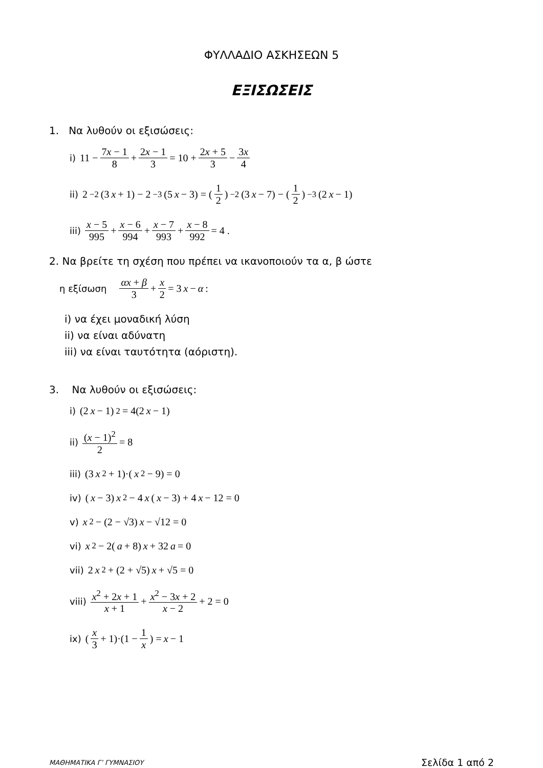ΦΥΛΛΑΔΙΟ ΑΣΚΗΣΕΩΝ 5
ΕΞΙΣΩΣΕΙΣ
1. Να λυθούν οι εξισώσεις:
i) 11 − 7x − 1 8 + 2x − 1 3 = 10 + 2x + 5 3 − 3x 4
ii) 2<sup>−2</sup>(3 x + 1) − 2<sup>−3</sup>(5 x − 3) = (1 2)<sup>−2</sup>(3 x − 7) − (1 2)<sup>−3</sup>(2 x − 1)
iii) x − 5 995 + x − 6 994 + x − 7 993 + x − 8 992 = 4 .
2. Να βρείτε τη σχέση που πρέπει να ικανοποιούν τα α, β ώστε
η εξίσωση αx + β 3 + x 2 = 3 x − α :
i) να έχει μοναδική λύση
ii) να είναι αδύνατη
iii) να είναι ταυτότητα (αόριστη).
3. Να λυθούν οι εξισώσεις:
i) (2 x − 1)<sup>2</sup> = 4(2 x − 1)
ii) (x − 1)<sup>2</sup> 2 = 8
iii) (3 x<sup>2</sup> + 1)·(x<sup>2</sup> − 9) = 0
iv) (x − 3) x<sup>2</sup> − 4 x (x − 3) + 4 x − 12 = 0
v) x<sup>2</sup> − (2 − √3) x − √12 = 0
vi) x<sup>2</sup> − 2(a + 8) x + 32 a = 0
vii) 2 x<sup>2</sup> + (2 + √5) x + √5 = 0
viii) x<sup>2</sup> + 2x + 1 x + 1 + x<sup>2</sup> − 3x + 2 x − 2 + 2 = 0
ix) (x 3 + 1)·(1 − 1 x) = x − 1
ΜΑΘΗΜΑΤΙΚΑ Γ’ ΓΥΜΝΑΣΙΟΥ Σελίδα 1 από 2